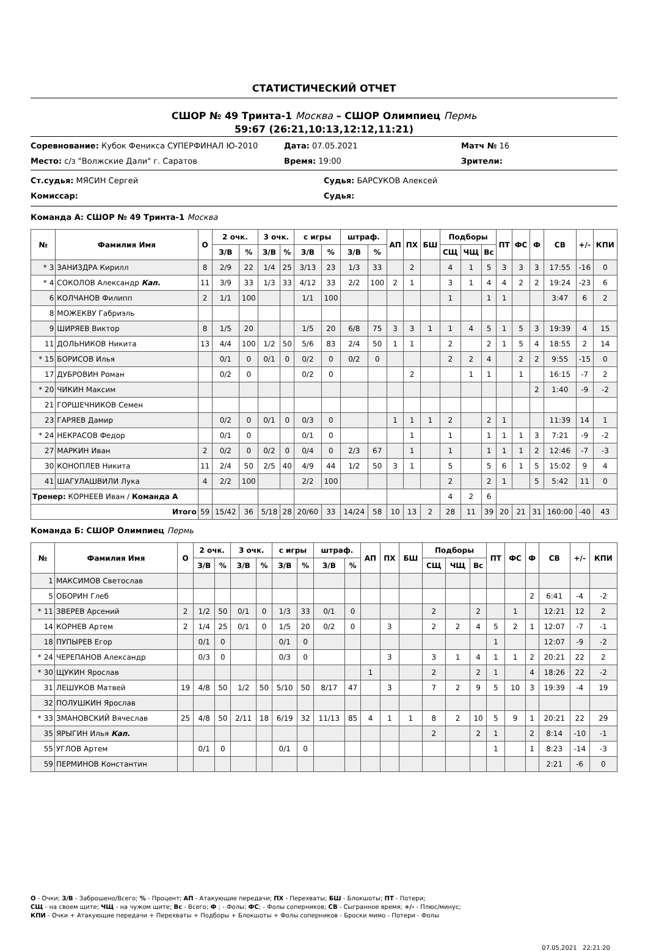СТАТИСТИЧЕСКИЙ ОТЧЕТ
СШОР № 49 Тринта-1 Москва – СШОР Олимпиец Пермь
59:67 (26:21,10:13,12:12,11:21)
Соревнование: Кубок Феникса СУПЕРФИНАЛ Ю-2010
Дата: 07.05.2021
Матч № 16
Место: с/з "Волжские Дали" г. Саратов
Время: 19:00
Зрители:
Ст.судья: МЯСИН Сергей
Судья: БАРСУКОВ Алексей
Комиссар:
Судья:
Команда А: СШОР № 49 Тринта-1 Москва
| № | Фамилия Имя | О | 2 очк. | | 3 очк. | | с игры | | штраф. | | АП | ПХ | БШ | Подборы | | | ПТ | ФС | Ф | СВ | +/- | КПИ |
| --- | --- | --- | --- | --- | --- | --- | --- | --- | --- | --- | --- | --- | --- | --- | --- | --- | --- | --- | --- | --- | --- | --- |
| | | | З/В | % | З/В | % | З/В | % | З/В | % | | | | СЩ | ЧЩ | Вс | | | | | | |
| * 3 | ЗАНИЗДРА Кирилл | 8 | 2/9 | 22 | 1/4 | 25 | 3/13 | 23 | 1/3 | 33 | | 2 | | 4 | 1 | 5 | 3 | 3 | 3 | 17:55 | -16 | 0 |
| * 4 | СОКОЛОВ Александр Кап. | 11 | 3/9 | 33 | 1/3 | 33 | 4/12 | 33 | 2/2 | 100 | 2 | 1 | | 3 | 1 | 4 | 4 | 2 | 2 | 19:24 | -23 | 6 |
| 6 | КОЛЧАНОВ Филипп | 2 | 1/1 | 100 | | | 1/1 | 100 | | | | | | 1 | | 1 | 1 | | | 3:47 | 6 | 2 |
| 8 | МОЖЕКВУ Габриэль | | | | | | | | | | | | | | | | | | | | | |
| 9 | ШИРЯЕВ Виктор | 8 | 1/5 | 20 | | | 1/5 | 20 | 6/8 | 75 | 3 | 3 | 1 | 1 | 4 | 5 | 1 | 5 | 3 | 19:39 | 4 | 15 |
| 11 | ДОЛЬНИКОВ Никита | 13 | 4/4 | 100 | 1/2 | 50 | 5/6 | 83 | 2/4 | 50 | 1 | 1 | | 2 | | 2 | 1 | 5 | 4 | 18:55 | 2 | 14 |
| * 15 | БОРИСОВ Илья | | 0/1 | 0 | 0/1 | 0 | 0/2 | 0 | 0/2 | 0 | | | | 2 | 2 | 4 | | 2 | 2 | 9:55 | -15 | 0 |
| 17 | ДУБРОВИН Роман | | 0/2 | 0 | | | 0/2 | 0 | | | | 2 | | | 1 | 1 | | 1 | | 16:15 | -7 | 2 |
| * 20 | ЧИКИН Максим | | | | | | | | | | | | | | | | | | 2 | 1:40 | -9 | -2 |
| 21 | ГОРШЕЧНИКОВ Семен | | | | | | | | | | | | | | | | | | | | | |
| 23 | ГАРЯЕВ Дамир | | 0/2 | 0 | 0/1 | 0 | 0/3 | 0 | | | 1 | 1 | 1 | 2 | | 2 | 1 | | | 11:39 | 14 | 1 |
| * 24 | НЕКРАСОВ Федор | | 0/1 | 0 | | | 0/1 | 0 | | | | 1 | | 1 | | 1 | 1 | 1 | 3 | 7:21 | -9 | -2 |
| 27 | МАРКИН Иван | 2 | 0/2 | 0 | 0/2 | 0 | 0/4 | 0 | 2/3 | 67 | | 1 | | 1 | | 1 | 1 | 1 | 2 | 12:46 | -7 | -3 |
| 30 | КОНОПЛЕВ Никита | 11 | 2/4 | 50 | 2/5 | 40 | 4/9 | 44 | 1/2 | 50 | 3 | 1 | | 5 | | 5 | 6 | 1 | 5 | 15:02 | 9 | 4 |
| 41 | ШАГУЛАШВИЛИ Лука | 4 | 2/2 | 100 | | | 2/2 | 100 | | | | | | 2 | | 2 | 1 | | 5 | 5:42 | 11 | 0 |
| Тренер: КОРНЕЕВ Иван / Команда А | | | | | | | | | | | | | | 4 | 2 | 6 | | | | | | |
| Итого | | 59 | 15/42 | 36 | 5/18 | 28 | 20/60 | 33 | 14/24 | 58 | 10 | 13 | 2 | 28 | 11 | 39 | 20 | 21 | 31 | 160:00 | -40 | 43 |
Команда Б: СШОР Олимпиец Пермь
| № | Фамилия Имя | О | 2 очк. | | 3 очк. | | с игры | | штраф. | | АП | ПХ | БШ | Подборы | | | ПТ | ФС | Ф | СВ | +/- | КПИ |
| --- | --- | --- | --- | --- | --- | --- | --- | --- | --- | --- | --- | --- | --- | --- | --- | --- | --- | --- | --- | --- | --- | --- |
| | | | З/В | % | З/В | % | З/В | % | З/В | % | | | | СЩ | ЧЩ | Вс | | | | | | |
| 1 | МАКСИМОВ Светослав | | | | | | | | | | | | | | | | | | | | | |
| 5 | ОБОРИН Глеб | | | | | | | | | | | | | | | | | | 2 | 6:41 | -4 | -2 |
| * 11 | ЗВЕРЕВ Арсений | 2 | 1/2 | 50 | 0/1 | 0 | 1/3 | 33 | 0/1 | 0 | | | | 2 | | 2 | | 1 | | 12:21 | 12 | 2 |
| 14 | КОРНЕВ Артем | 2 | 1/4 | 25 | 0/1 | 0 | 1/5 | 20 | 0/2 | 0 | | 3 | | 2 | 2 | 4 | 5 | 2 | 1 | 12:07 | -7 | -1 |
| 18 | ПУПЫРЕВ Егор | | 0/1 | 0 | | | 0/1 | 0 | | | | | | | | | 1 | | | 12:07 | -9 | -2 |
| * 24 | ЧЕРЕПАНОВ Александр | | 0/3 | 0 | | | 0/3 | 0 | | | | 3 | | 3 | 1 | 4 | 1 | 1 | 2 | 20:21 | 22 | 2 |
| * 30 | ЩУКИН Ярослав | | | | | | | | | | 1 | | | 2 | | 2 | 1 | | 4 | 18:26 | 22 | -2 |
| 31 | ЛЕШУКОВ Матвей | 19 | 4/8 | 50 | 1/2 | 50 | 5/10 | 50 | 8/17 | 47 | | 3 | | 7 | 2 | 9 | 5 | 10 | 3 | 19:39 | -4 | 19 |
| 32 | ПОЛУШКИН Ярослав | | | | | | | | | | | | | | | | | | | | | |
| * 33 | ЗМАНОВСКИЙ Вячеслав | 25 | 4/8 | 50 | 2/11 | 18 | 6/19 | 32 | 11/13 | 85 | 4 | 1 | 1 | 8 | 2 | 10 | 5 | 9 | 1 | 20:21 | 22 | 29 |
| 35 | ЯРЫГИН Илья Кап. | | | | | | | | | | | | | 2 | | 2 | 1 | | 2 | 8:14 | -10 | -1 |
| 55 | УГЛОВ Артем | | 0/1 | 0 | | | 0/1 | 0 | | | | | | | | | 1 | | 1 | 8:23 | -14 | -3 |
| 59 | ПЕРМИНОВ Константин | | | | | | | | | | | | | | | | | | | 2:21 | -6 | 0 |
О - Очки; З/В - Заброшено/Всего; % - Процент; АП - Атакующие передачи; ПХ - Перехваты; БШ - Блокшоты; ПТ - Потери;
СЩ - на своем щите; ЧЩ - на чужом щите; Вс - Всего; Ф ; - Фолы; ФС; - Фолы соперников; СВ - Сыгранное время; +/- - Плюс/минус;
КПИ - Очки + Атакующие передачи + Перехваты + Подборы + Блокшоты + Фолы соперников - Броски мимо - Потери - Фолы
07.05.2021 22:21:20